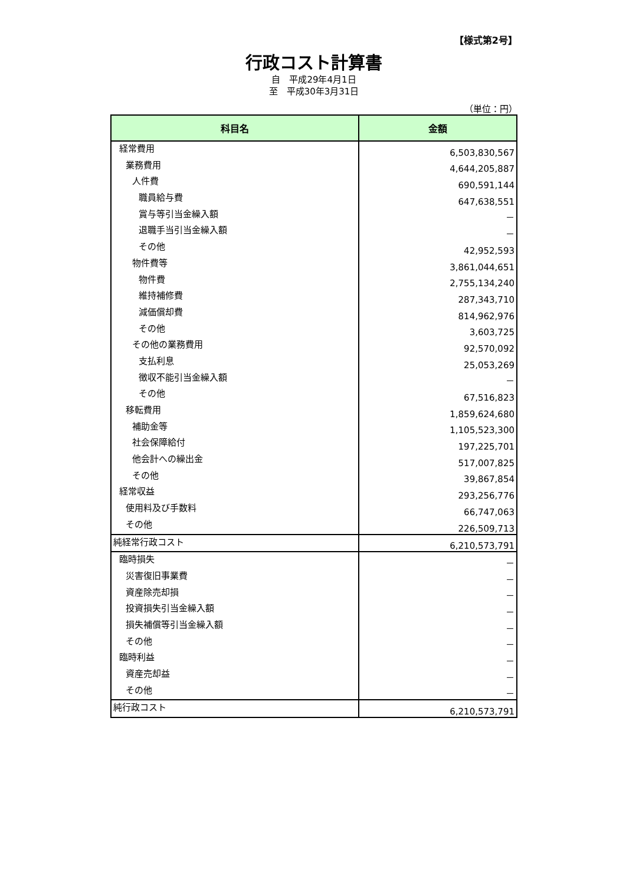【様式第2号】
行政コスト計算書
自　平成29年4月1日
至　平成30年3月31日
（単位：円）
| 科目名 | 金額 |
| --- | --- |
| 経常費用 | 6,503,830,567 |
| 業務費用 | 4,644,205,887 |
| 人件費 | 690,591,144 |
| 職員給与費 | 647,638,551 |
| 賞与等引当金繰入額 | － |
| 退職手当引当金繰入額 | － |
| その他 | 42,952,593 |
| 物件費等 | 3,861,044,651 |
| 物件費 | 2,755,134,240 |
| 維持補修費 | 287,343,710 |
| 減価償却費 | 814,962,976 |
| その他 | 3,603,725 |
| その他の業務費用 | 92,570,092 |
| 支払利息 | 25,053,269 |
| 徴収不能引当金繰入額 | － |
| その他 | 67,516,823 |
| 移転費用 | 1,859,624,680 |
| 補助金等 | 1,105,523,300 |
| 社会保障給付 | 197,225,701 |
| 他会計への繰出金 | 517,007,825 |
| その他 | 39,867,854 |
| 経常収益 | 293,256,776 |
| 使用料及び手数料 | 66,747,063 |
| その他 | 226,509,713 |
| 純経常行政コスト | 6,210,573,791 |
| 臨時損失 | － |
| 災害復旧事業費 | － |
| 資産除売却損 | － |
| 投資損失引当金繰入額 | － |
| 損失補償等引当金繰入額 | － |
| その他 | － |
| 臨時利益 | － |
| 資産売却益 | － |
| その他 | － |
| 純行政コスト | 6,210,573,791 |